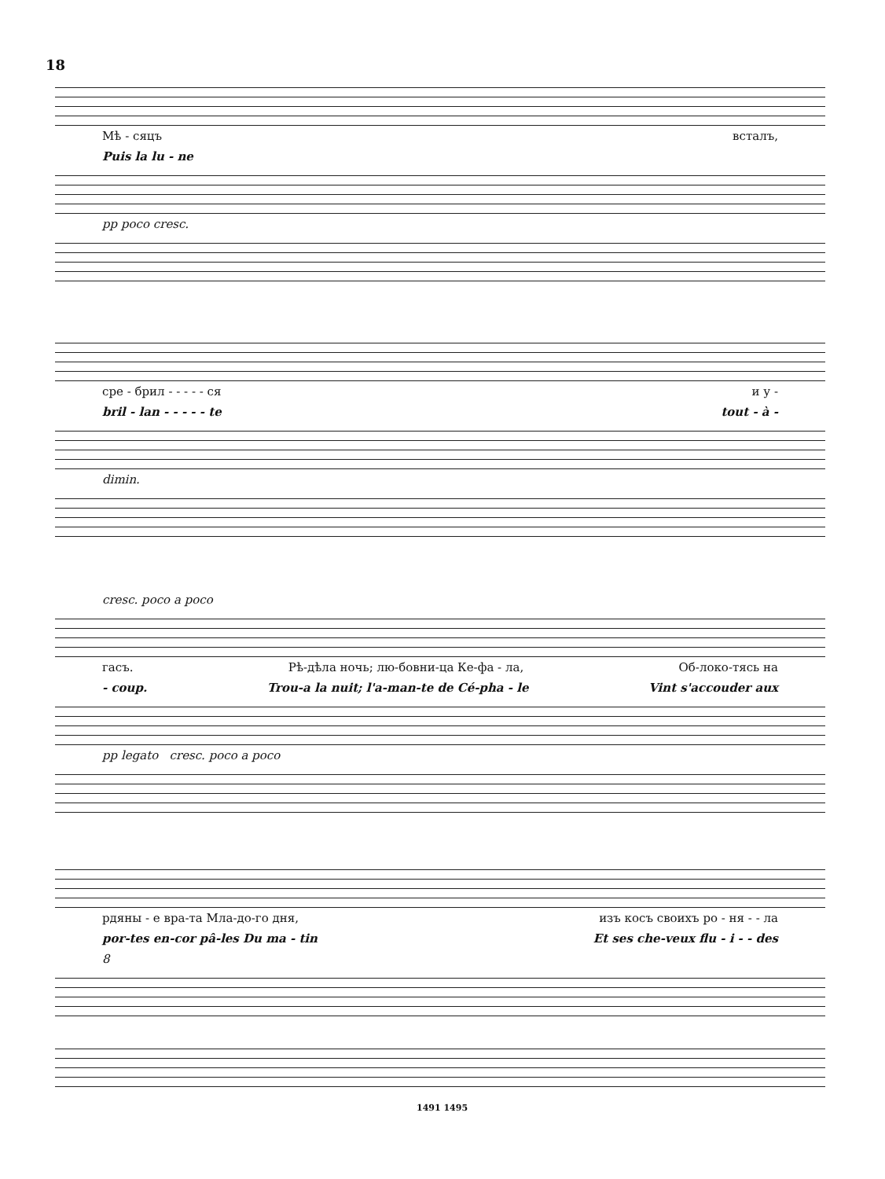18
Мѣ - сяцъ всталъ,
Puis la lu - ne
pp poco cresc.
сре - брил - - - - - ся и у -
bril - lan - - - - - te tout - à -
dimin.
cresc. poco a poco
гасъ. Рѣ-дѣла ночь; лю-бовни-ца Ке-фа - ла, Об-локо-тясь на
- coup. Trou-a la nuit; l'a-man-te de Cé-pha - le Vint s'accouder aux
pp legato cresc. poco a poco
рдяны - е вра-та Мла-до-го дня, изъ косъ своихъ ро - ня - - ла
por-tes en-cor pâ-les Du ma - tin Et ses che-veux flu - i - - des
8
1491 1495